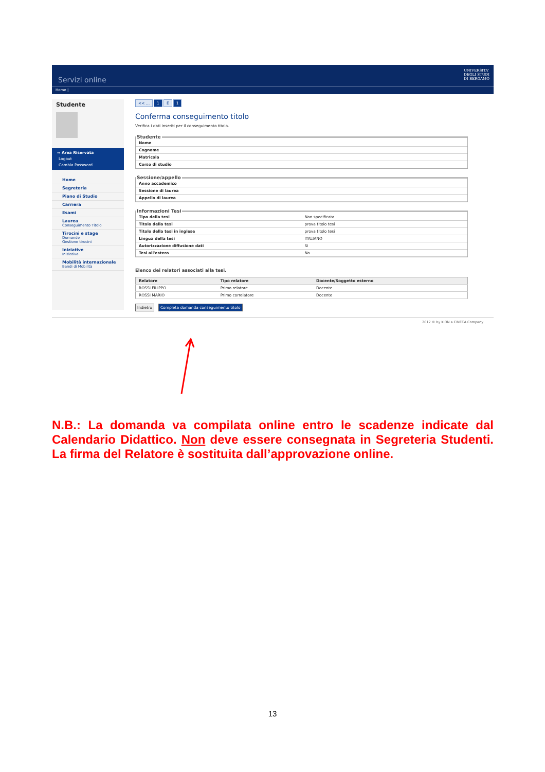Servizi online UNIVERSITA'
DEGLI STUDI
DI BERGAMO
Home |
Studente
⇒ Area Riservata
Logout
Cambia Password
Home
Segreteria
Piano di Studio
Carriera
Esami
Laurea
Conseguimento Titolo
Tirocini e stage
Domande
Gestione tirocini
Iniziative
Iniziative
Mobilità internazionale
Bandi di Mobilità
<< ... 1 E 1
Conferma conseguimento titolo
Verifica i dati inseriti per il conseguimento titolo.
Studente
| Nome | |
| Cognome | |
| Matricola | |
| Corso di studio | |
Sessione/appello
| Anno accademico | |
| Sessione di laurea | |
| Appello di laurea | |
Informazioni Tesi
| Tipo della tesi | Non specificata |
| Titolo della tesi | prova titolo tesi |
| Titolo della tesi in inglese | prova titolo tesi |
| Lingua della tesi | ITALIANO |
| Autorizzazione diffusione dati | Sì |
| Tesi all'estero | No |
Elenco dei relatori associati alla tesi.
| Relatore | Tipo relatore | Docente/Soggetto esterno |
| --- | --- | --- |
| ROSSI FILIPPO | Primo relatore | Docente |
| ROSSI MARIO | Primo correlatore | Docente |
Indietro Completa domanda conseguimento titolo
2012 © by KION a CINECA Company
N.B.: La domanda va compilata online entro le scadenze indicate dal Calendario Didattico. Non deve essere consegnata in Segreteria Studenti. La firma del Relatore è sostituita dall’approvazione online.
13